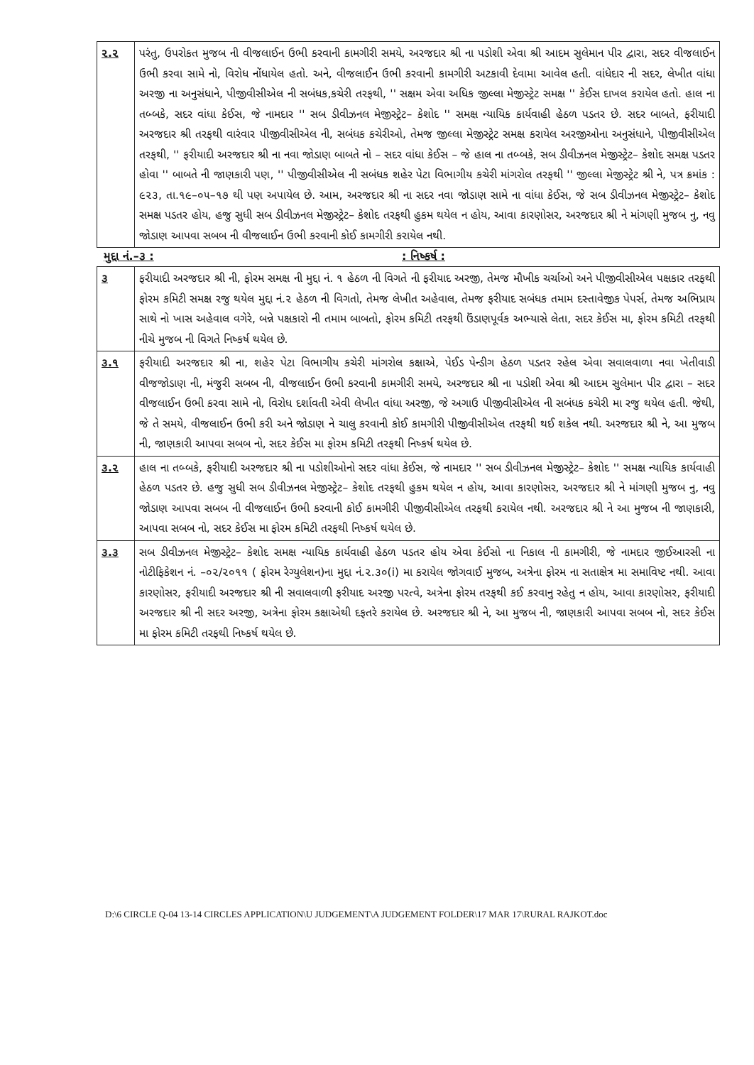| ૨.૨ | પરંતુ, ઉપરોકત મુજબ ની વીજલાઈન ઉભી કરવાની કામગીરી સમયે, અરજદાર શ્રી ના પડોશી એવા શ્રી આદમ સુલેમાન પીર દ્વારા, સદર વીજલાઈન ઉભી કરવા સામે નો, વિરોધ નોંધાયેલ હતો. અને, વીજલાઈન ઉભી કરવાની કામગીરી અટકાવી દેવામા આવેલ હતી. વાંધેદાર ની સદર, લેખીત વાંધા અરજી ના અનુસંધાને, પીજીવીસીએલ ની સબંધક,કચેરી તરફથી, '' સક્ષમ એવા અધિક જીલ્લા મેજીસ્ટ્રેટ સમક્ષ '' કેઈસ દાખલ કરાયેલ હતો. હાલ ના તબ્બકે, સદર વાંધા કેઈસ, જે નામદાર '' સબ ડીવીઝનલ મેજીસ્ટ્રેટ– કેશોદ '' સમક્ષ ન્યાયિક કાર્યવાહી હેઠળ પડતર છે. સદર બાબતે, ફરીયાદી અરજદાર શ્રી તરફથી વારંવાર પીજીવીસીએલ ની, સબંધક કચેરીઓ, તેમજ જીલ્લા મેજીસ્ટ્રેટ સમક્ષ કરાયેલ અરજીઓના અનુસંધાને, પીજીવીસીએલ તરફથી, '' ફરીયાદી અરજદાર શ્રી ના નવા જોડાણ બાબતે નો – સદર વાંધા કેઈસ – જે હાલ ના તબ્બકે, સબ ડીવીઝનલ મેજીસ્ટ્રેટ– કેશોદ સમક્ષ પડતર હોવા '' બાબતે ની જાણકારી પણ, '' પીજીવીસીએલ ની સબંધક શહેર પેટા વિભાગીય કચેરી માંગરોલ તરફથી '' જીલ્લા મેજીસ્ટ્રેટ શ્રી ને, પત્ર ક્રમાંક : ૯૨૩, તા.૧૯–૦૫–૧૭ થી પણ અપાયેલ છે. આમ, અરજદાર શ્રી ના સદર નવા જોડાણ સામે ના વાંધા કેઈસ, જે સબ ડીવીઝનલ મેજીસ્ટ્રેટ– કેશોદ સમક્ષ પડતર હોય, હજુ સુધી સબ ડીવીઝનલ મેજીસ્ટ્રેટ– કેશોદ તરફથી હુકમ થયેલ ન હોય, આવા કારણોસર, અરજદાર શ્રી ને માંગણી મુજબ નુ, નવુ જોડાણ આપવા સબબ ની વીજલાઈન ઉભી કરવાની કોઈ કામગીરી કરાયેલ નથી. |
મુદ્દા નં.–૩ :: નિષ્કર્ષ :
| ૩ | ફરીયાદી અરજદાર શ્રી ની, ફોરમ સમક્ષ ની મુદ્દા નં. ૧ હેઠળ ની વિગતે ની ફરીયાદ અરજી, તેમજ મૌખીક ચર્ચાઓ અને પીજીવીસીએલ પક્ષકાર તરફથી ફોરમ કમિટી સમક્ષ રજુ થયેલ મુદ્દા નં.૨ હેઠળ ની વિગતો, તેમજ લેખીત અહેવાલ, તેમજ ફરીયાદ સબંધક તમામ દસ્તાવેજીક પેપર્સ, તેમજ અભિપ્રાય સાથે નો ખાસ અહેવાલ વગેરે, બન્ને પક્ષકારો ની તમામ બાબતો, ફોરમ કમિટી તરફથી ઉંડાણપૂર્વક અભ્યાસે લેતા, સદર કેઈસ મા, ફોરમ કમિટી તરફથી નીચે મુજબ ની વિગતે નિષ્કર્ષ થયેલ છે. |
| ૩.૧ | ફરીયાદી અરજદાર શ્રી ના, શહેર પેટા વિભાગીય કચેરી માંગરોલ કક્ષાએ, પેઈડ પેન્ડીગ હેઠળ પડતર રહેલ એવા સવાલવાળા નવા ખેતીવાડી વીજજોડાણ ની, મંજુરી સબબ ની, વીજલાઈન ઉભી કરવાની કામગીરી સમયે, અરજદાર શ્રી ના પડોશી એવા શ્રી આદમ સુલેમાન પીર દ્વારા – સદર વીજલાઈન ઉભી કરવા સામે નો, વિરોધ દર્શાવતી એવી લેખીત વાંધા અરજી, જે અગાઉ પીજીવીસીએલ ની સબંધક કચેરી મા રજુ થયેલ હતી. જેથી, જે તે સમયે, વીજલાઈન ઉભી કરી અને જોડાણ ને ચાલુ કરવાની કોઈ કામગીરી પીજીવીસીએલ તરફથી થઈ શકેલ નથી. અરજદાર શ્રી ને, આ મુજબ ની, જાણકારી આપવા સબબ નો, સદર કેઈસ મા ફોરમ કમિટી તરફથી નિષ્કર્ષ થયેલ છે. |
| ૩.૨ | હાલ ના તબ્બકે, ફરીયાદી અરજદાર શ્રી ના પડોશીઓનો સદર વાંધા કેઈસ, જે નામદાર '' સબ ડીવીઝનલ મેજીસ્ટ્રેટ– કેશોદ '' સમક્ષ ન્યાયિક કાર્યવાહી હેઠળ પડતર છે. હજુ સુધી સબ ડીવીઝનલ મેજીસ્ટ્રેટ– કેશોદ તરફથી હુકમ થયેલ ન હોય, આવા કારણોસર, અરજદાર શ્રી ને માંગણી મુજબ નુ, નવુ જોડાણ આપવા સબબ ની વીજલાઈન ઉભી કરવાની કોઈ કામગીરી પીજીવીસીએલ તરફથી કરાયેલ નથી. અરજદાર શ્રી ને આ મુજબ ની જાણકારી, આપવા સબબ નો, સદર કેઈસ મા ફોરમ કમિટી તરફથી નિષ્કર્ષ થયેલ છે. |
| ૩.૩ | સબ ડીવીઝનલ મેજીસ્ટ્રેટ– કેશોદ સમક્ષ ન્યાયિક કાર્યવાહી હેઠળ પડતર હોય એવા કેઈસો ના નિકાલ ની કામગીરી, જે નામદાર જીઈઆરસી ના નોટીફિકેશન નં. –૦૨/૨૦૧૧ ( ફોરમ રેગ્યુલેશન)ના મુદ્દા નં.૨.૩૦(i) મા કરાયેલ જોગવાઈ મુજબ, અત્રેના ફોરમ ના સતાક્ષેત્ર મા સમાવિષ્ટ નથી. આવા કારણોસર, ફરીયાદી અરજદાર શ્રી ની સવાલવાળી ફરીયાદ અરજી પરત્વે, અત્રેના ફોરમ તરફથી કઈ કરવાનુ રહેતુ ન હોય, આવા કારણોસર, ફરીયાદી અરજદાર શ્રી ની સદર અરજી, અત્રેના ફોરમ કક્ષાએથી દફતરે કરાયેલ છે. અરજદાર શ્રી ને, આ મુજબ ની, જાણકારી આપવા સબબ નો, સદર કેઈસ મા ફોરમ કમિટી તરફથી નિષ્કર્ષ થયેલ છે. |
D:\6 CIRCLE Q-04 13-14 CIRCLES APPLICATION\U JUDGEMENT\A JUDGEMENT FOLDER\17 MAR 17\RURAL RAJKOT.doc